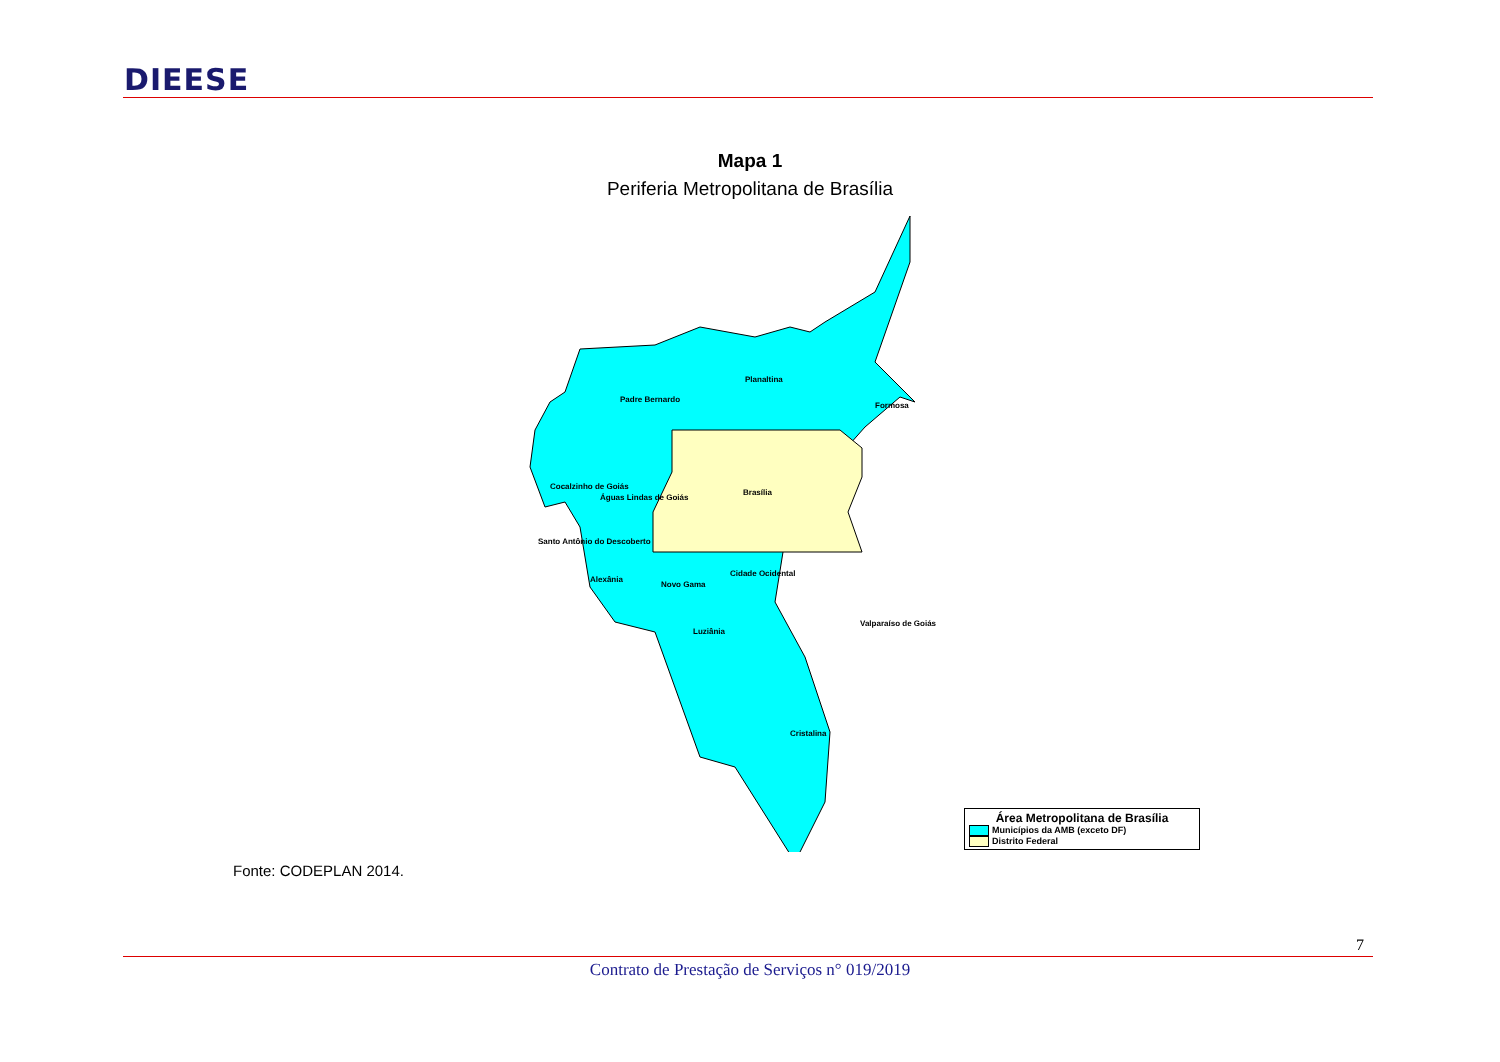DIEESE
Mapa 1
Periferia Metropolitana de Brasília
Padre Bernardo
Planaltina
Formosa
Cocalzinho de Goiás
Águas Lindas de Goiás
Brasília
Santo Antônio do Descoberto
Alexânia
Novo Gama
Cidade Ocidental
Valparaíso de Goiás
Luziânia
Cristalina
Área Metropolitana de Brasília
Municípios da AMB (exceto DF)
Distrito Federal
Fonte: CODEPLAN 2014.
7
Contrato de Prestação de Serviços n° 019/2019